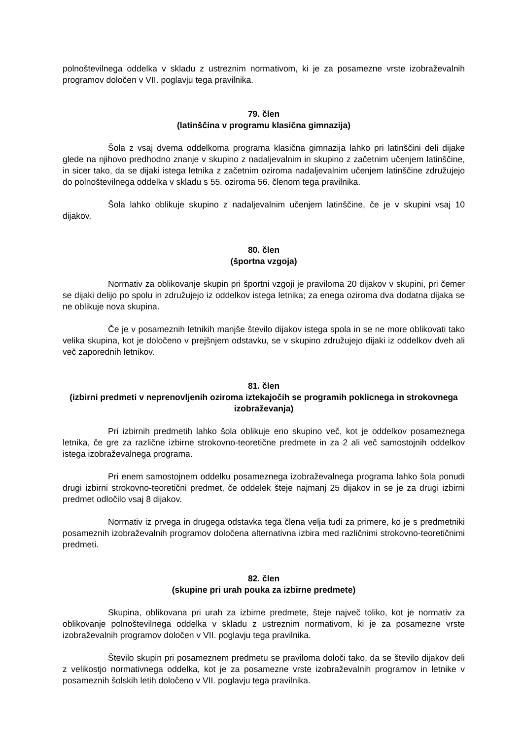polnoštevilnega oddelka v skladu z ustreznim normativom, ki je za posamezne vrste izobraževalnih programov določen v VII. poglavju tega pravilnika.
79. člen
(latinščina v programu klasična gimnazija)
Šola z vsaj dvema oddelkoma programa klasična gimnazija lahko pri latinščini deli dijake glede na njihovo predhodno znanje v skupino z nadaljevalnim in skupino z začetnim učenjem latinščine, in sicer tako, da se dijaki istega letnika z začetnim oziroma nadaljevalnim učenjem latinščine združujejo do polnoštevilnega oddelka v skladu s 55. oziroma 56. členom tega pravilnika.
Šola lahko oblikuje skupino z nadaljevalnim učenjem latinščine, če je v skupini vsaj 10 dijakov.
80. člen
(športna vzgoja)
Normativ za oblikovanje skupin pri športni vzgoji je praviloma 20 dijakov v skupini, pri čemer se dijaki delijo po spolu in združujejo iz oddelkov istega letnika; za enega oziroma dva dodatna dijaka se ne oblikuje nova skupina.
Če je v posameznih letnikih manjše število dijakov istega spola in se ne more oblikovati tako velika skupina, kot je določeno v prejšnjem odstavku, se v skupino združujejo dijaki iz oddelkov dveh ali več zaporednih letnikov.
81. člen
(izbirni predmeti v neprenovljenih oziroma iztekajočih se programih poklicnega in strokovnega izobraževanja)
Pri izbirnih predmetih lahko šola oblikuje eno skupino več, kot je oddelkov posameznega letnika, če gre za različne izbirne strokovno-teoretične predmete in za 2 ali več samostojnih oddelkov istega izobraževalnega programa.
Pri enem samostojnem oddelku posameznega izobraževalnega programa lahko šola ponudi drugi izbirni strokovno-teoretični predmet, če oddelek šteje najmanj 25 dijakov in se je za drugi izbirni predmet odločilo vsaj 8 dijakov.
Normativ iz prvega in drugega odstavka tega člena velja tudi za primere, ko je s predmetniki posameznih izobraževalnih programov določena alternativna izbira med različnimi strokovno-teoretičnimi predmeti.
82. člen
(skupine pri urah pouka za izbirne predmete)
Skupina, oblikovana pri urah za izbirne predmete, šteje največ toliko, kot je normativ za oblikovanje polnoštevilnega oddelka v skladu z ustreznim normativom, ki je za posamezne vrste izobraževalnih programov določen v VII. poglavju tega pravilnika.
Število skupin pri posameznem predmetu se praviloma določi tako, da se število dijakov deli z velikostjo normativnega oddelka, kot je za posamezne vrste izobraževalnih programov in letnike v posameznih šolskih letih določeno v VII. poglavju tega pravilnika.